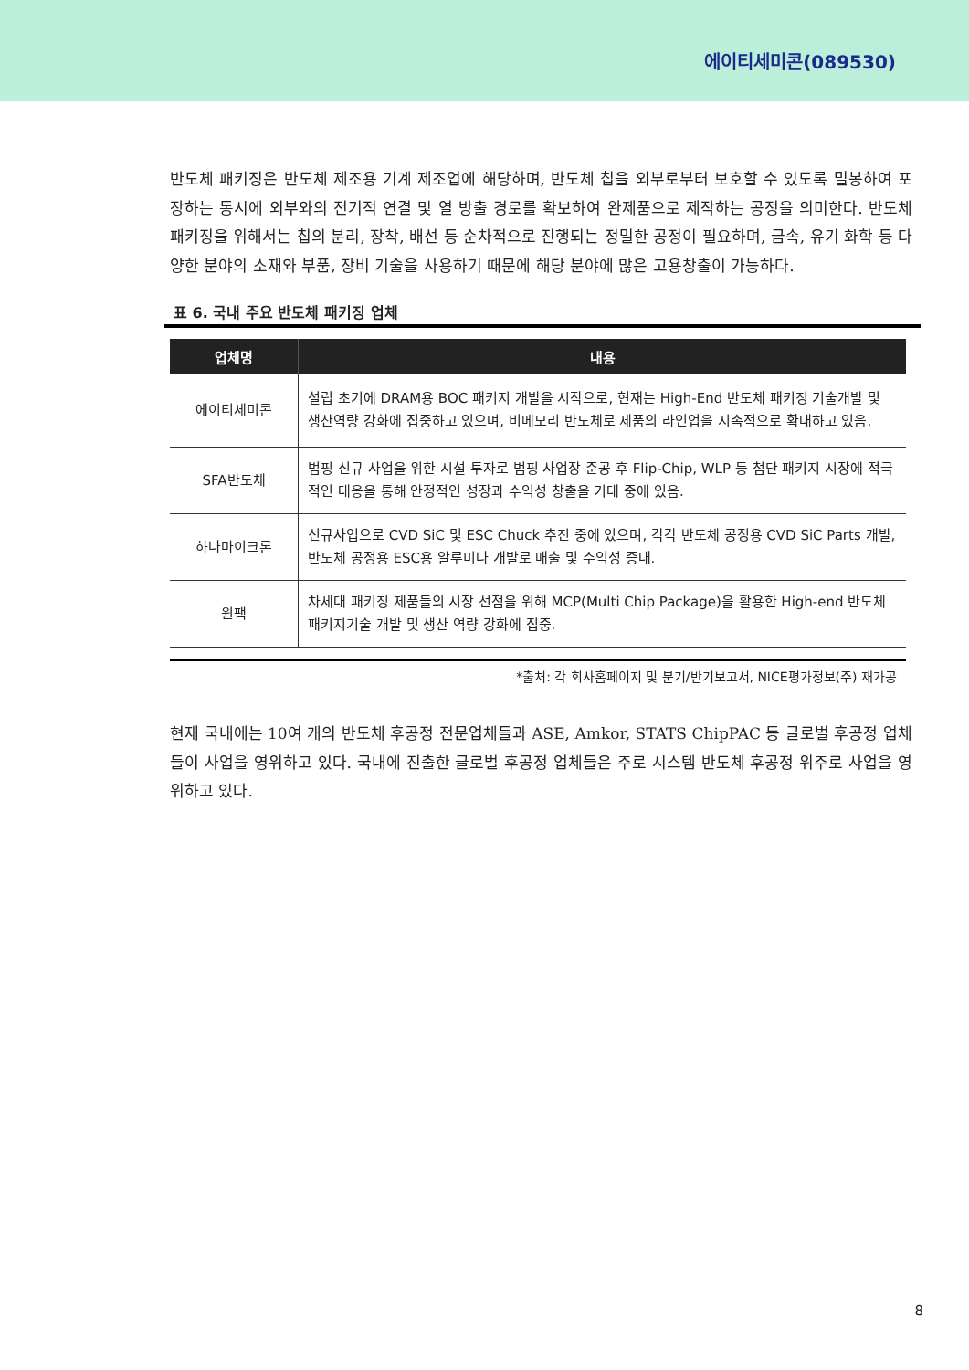에이티세미콘(089530)
반도체 패키징은 반도체 제조용 기계 제조업에 해당하며, 반도체 칩을 외부로부터 보호할 수 있도록 밀봉하여 포장하는 동시에 외부와의 전기적 연결 및 열 방출 경로를 확보하여 완제품으로 제작하는 공정을 의미한다. 반도체 패키징을 위해서는 칩의 분리, 장착, 배선 등 순차적으로 진행되는 정밀한 공정이 필요하며, 금속, 유기 화학 등 다양한 분야의 소재와 부품, 장비 기술을 사용하기 때문에 해당 분야에 많은 고용창출이 가능하다.
표 6. 국내 주요 반도체 패키징 업체
| 업체명 | 내용 |
| --- | --- |
| 에이티세미콘 | 설립 초기에 DRAM용 BOC 패키지 개발을 시작으로, 현재는 High-End 반도체 패키징 기술개발 및 생산역량 강화에 집중하고 있으며, 비메모리 반도체로 제품의 라인업을 지속적으로 확대하고 있음. |
| SFA반도체 | 범핑 신규 사업을 위한 시설 투자로 범핑 사업장 준공 후 Flip-Chip, WLP 등 첨단 패키지 시장에 적극적인 대응을 통해 안정적인 성장과 수익성 창출을 기대 중에 있음. |
| 하나마이크론 | 신규사업으로 CVD SiC 및 ESC Chuck 추진 중에 있으며, 각각 반도체 공정용 CVD SiC Parts 개발, 반도체 공정용 ESC용 알루미나 개발로 매출 및 수익성 증대. |
| 윈팩 | 차세대 패키징 제품들의 시장 선점을 위해 MCP(Multi Chip Package)을 활용한 High-end 반도체 패키지기술 개발 및 생산 역량 강화에 집중. |
*출처: 각 회사홈페이지 및 분기/반기보고서, NICE평가정보(주) 재가공
현재 국내에는 10여 개의 반도체 후공정 전문업체들과 ASE, Amkor, STATS ChipPAC 등 글로벌 후공정 업체들이 사업을 영위하고 있다. 국내에 진출한 글로벌 후공정 업체들은 주로 시스템 반도체 후공정 위주로 사업을 영위하고 있다.
8